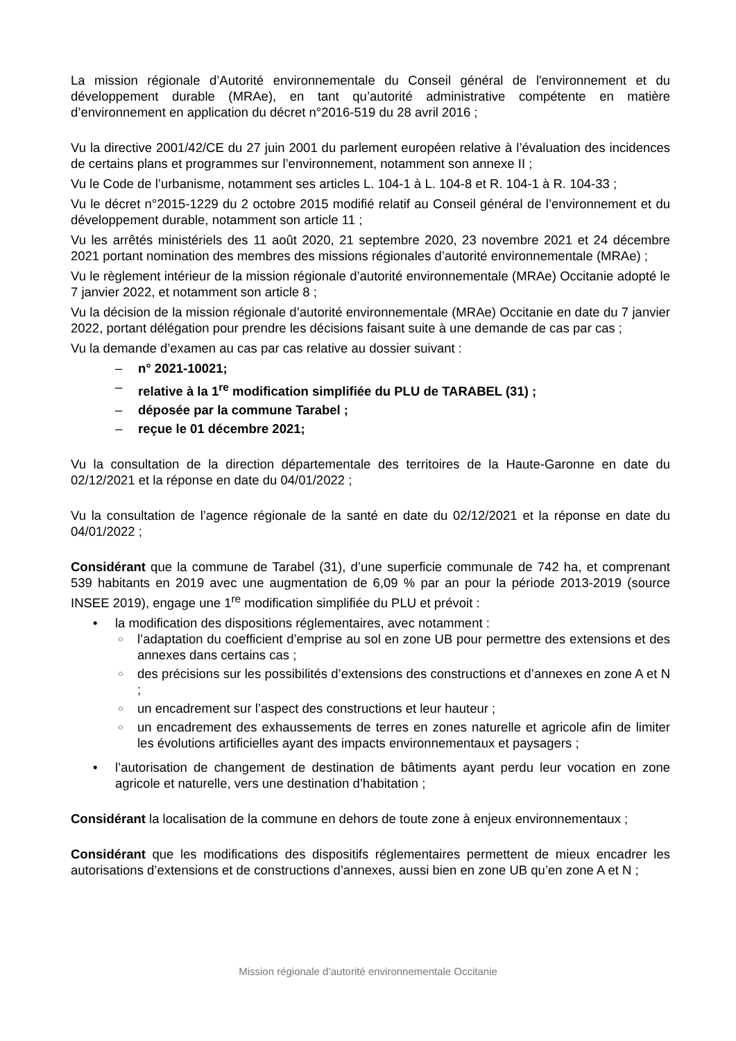La mission régionale d’Autorité environnementale du Conseil général de l'environnement et du développement durable (MRAe), en tant qu’autorité administrative compétente en matière d’environnement en application du décret n°2016-519 du 28 avril 2016 ;
Vu la directive 2001/42/CE du 27 juin 2001 du parlement européen relative à l’évaluation des incidences de certains plans et programmes sur l’environnement, notamment son annexe II ;
Vu le Code de l’urbanisme, notamment ses articles L. 104-1 à L. 104-8 et R. 104-1 à R. 104-33 ;
Vu le décret n°2015-1229 du 2 octobre 2015 modifié relatif au Conseil général de l’environnement et du développement durable, notamment son article 11 ;
Vu les arrêtés ministériels des 11 août 2020, 21 septembre 2020, 23 novembre 2021 et 24 décembre 2021 portant nomination des membres des missions régionales d’autorité environnementale (MRAe) ;
Vu le règlement intérieur de la mission régionale d’autorité environnementale (MRAe) Occitanie adopté le 7 janvier 2022, et notamment son article 8 ;
Vu la décision de la mission régionale d’autorité environnementale (MRAe) Occitanie en date du 7 janvier 2022, portant délégation pour prendre les décisions faisant suite à une demande de cas par cas ;
Vu la demande d’examen au cas par cas relative au dossier suivant :
– n° 2021-10021;
– relative à la 1<sup>re</sup> modification simplifiée du PLU de TARABEL (31) ;
– déposée par la commune Tarabel ;
– reçue le 01 décembre 2021;
Vu la consultation de la direction départementale des territoires de la Haute-Garonne en date du 02/12/2021 et la réponse en date du 04/01/2022 ;
Vu la consultation de l’agence régionale de la santé en date du 02/12/2021 et la réponse en date du 04/01/2022 ;
Considérant que la commune de Tarabel (31), d’une superficie communale de 742 ha, et comprenant 539 habitants en 2019 avec une augmentation de 6,09 % par an pour la période 2013-2019 (source INSEE 2019), engage une 1<sup>re</sup> modification simplifiée du PLU et prévoit :
• la modification des dispositions réglementaires, avec notamment :
○ l’adaptation du coefficient d’emprise au sol en zone UB pour permettre des extensions et des annexes dans certains cas ;
○ des précisions sur les possibilités d’extensions des constructions et d’annexes en zone A et N ;
○ un encadrement sur l’aspect des constructions et leur hauteur ;
○ un encadrement des exhaussements de terres en zones naturelle et agricole afin de limiter les évolutions artificielles ayant des impacts environnementaux et paysagers ;
• l’autorisation de changement de destination de bâtiments ayant perdu leur vocation en zone agricole et naturelle, vers une destination d’habitation ;
Considérant la localisation de la commune en dehors de toute zone à enjeux environnementaux ;
Considérant que les modifications des dispositifs réglementaires permettent de mieux encadrer les autorisations d’extensions et de constructions d’annexes, aussi bien en zone UB qu’en zone A et N ;
Mission régionale d’autorité environnementale Occitanie